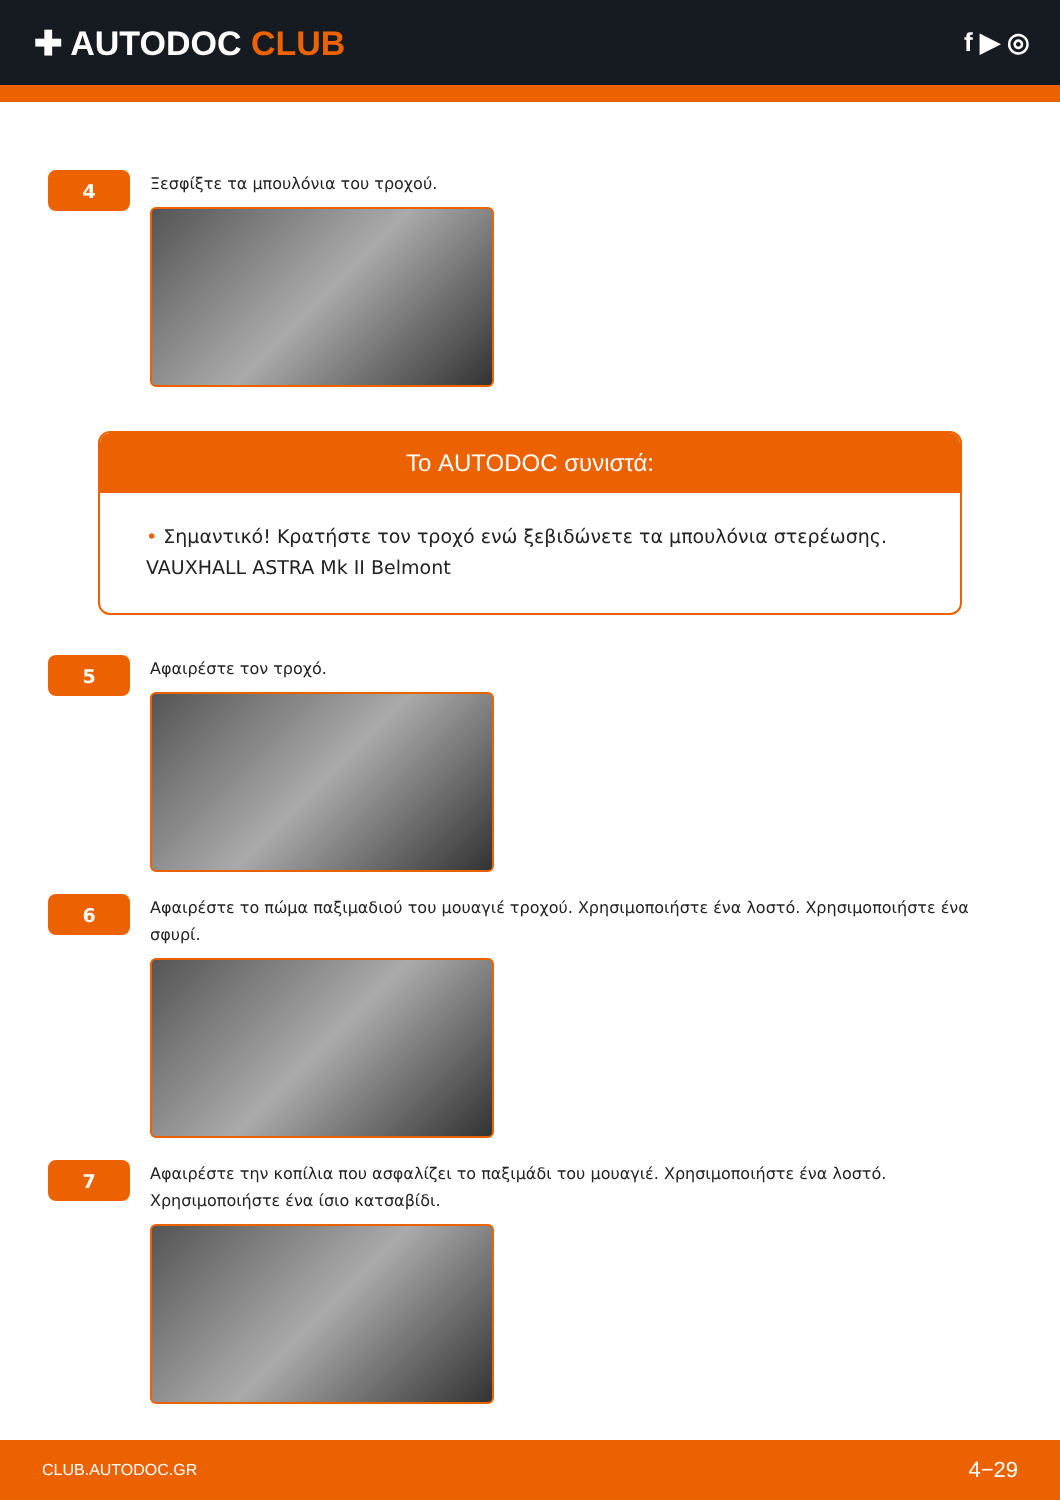✚ AUTODOC CLUB
f ▶ ◎
4
Ξεσφίξτε τα μπουλόνια του τροχού.
Το AUTODOC συνιστά:
• Σημαντικό! Κρατήστε τον τροχό ενώ ξεβιδώνετε τα μπουλόνια στερέωσης. VAUXHALL ASTRA Mk II Belmont
5
Αφαιρέστε τον τροχό.
6
Αφαιρέστε το πώμα παξιμαδιού του μουαγιέ τροχού. Χρησιμοποιήστε ένα λοστό. Χρησιμοποιήστε ένα σφυρί.
7
Αφαιρέστε την κοπίλια που ασφαλίζει το παξιμάδι του μουαγιέ. Χρησιμοποιήστε ένα λοστό. Χρησιμοποιήστε ένα ίσιο κατσαβίδι.
CLUB.AUTODOC.GR 4−29